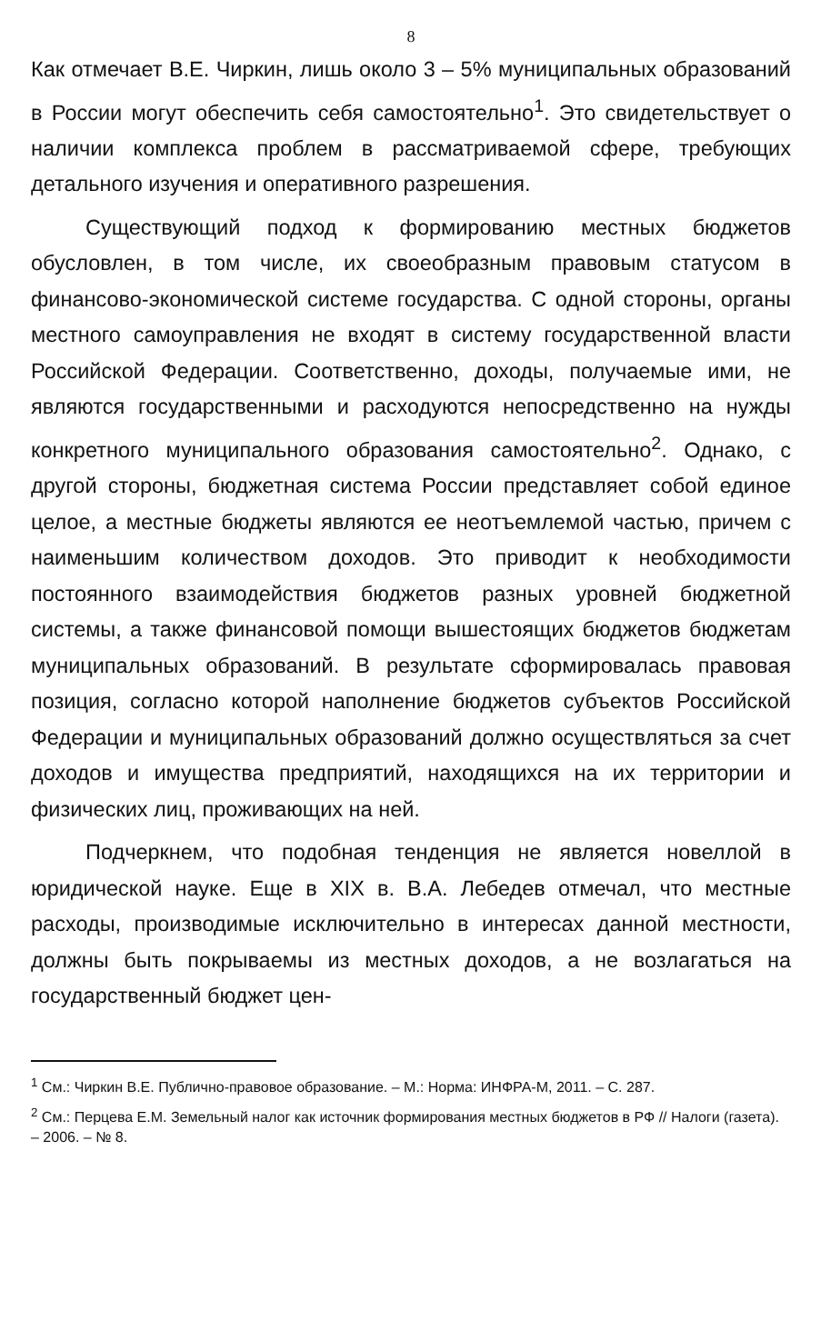8
Как отмечает В.Е. Чиркин, лишь около 3 – 5% муниципальных образований в России могут обеспечить себя самостоятельно<sup>1</sup>. Это свидетельствует о наличии комплекса проблем в рассматриваемой сфере, требующих детального изучения и оперативного разрешения.
Существующий подход к формированию местных бюджетов обусловлен, в том числе, их своеобразным правовым статусом в финансово-экономической системе государства. С одной стороны, органы местного самоуправления не входят в систему государственной власти Российской Федерации. Соответственно, доходы, получаемые ими, не являются государственными и расходуются непосредственно на нужды конкретного муниципального образования самостоятельно<sup>2</sup>. Однако, с другой стороны, бюджетная система России представляет собой единое целое, а местные бюджеты являются ее неотъемлемой частью, причем с наименьшим количеством доходов. Это приводит к необходимости постоянного взаимодействия бюджетов разных уровней бюджетной системы, а также финансовой помощи вышестоящих бюджетов бюджетам муниципальных образований. В результате сформировалась правовая позиция, согласно которой наполнение бюджетов субъектов Российской Федерации и муниципальных образований должно осуществляться за счет доходов и имущества предприятий, находящихся на их территории и физических лиц, проживающих на ней.
Подчеркнем, что подобная тенденция не является новеллой в юридической науке. Еще в XIX в. В.А. Лебедев отмечал, что местные расходы, производимые исключительно в интересах данной местности, должны быть покрываемы из местных доходов, а не возлагаться на государственный бюджет цен-
<sup>1</sup> См.: Чиркин В.Е. Публично-правовое образование. – М.: Норма: ИНФРА-М, 2011. – С. 287.
<sup>2</sup> См.: Перцева Е.М. Земельный налог как источник формирования местных бюджетов в РФ // Налоги (газета). – 2006. – № 8.